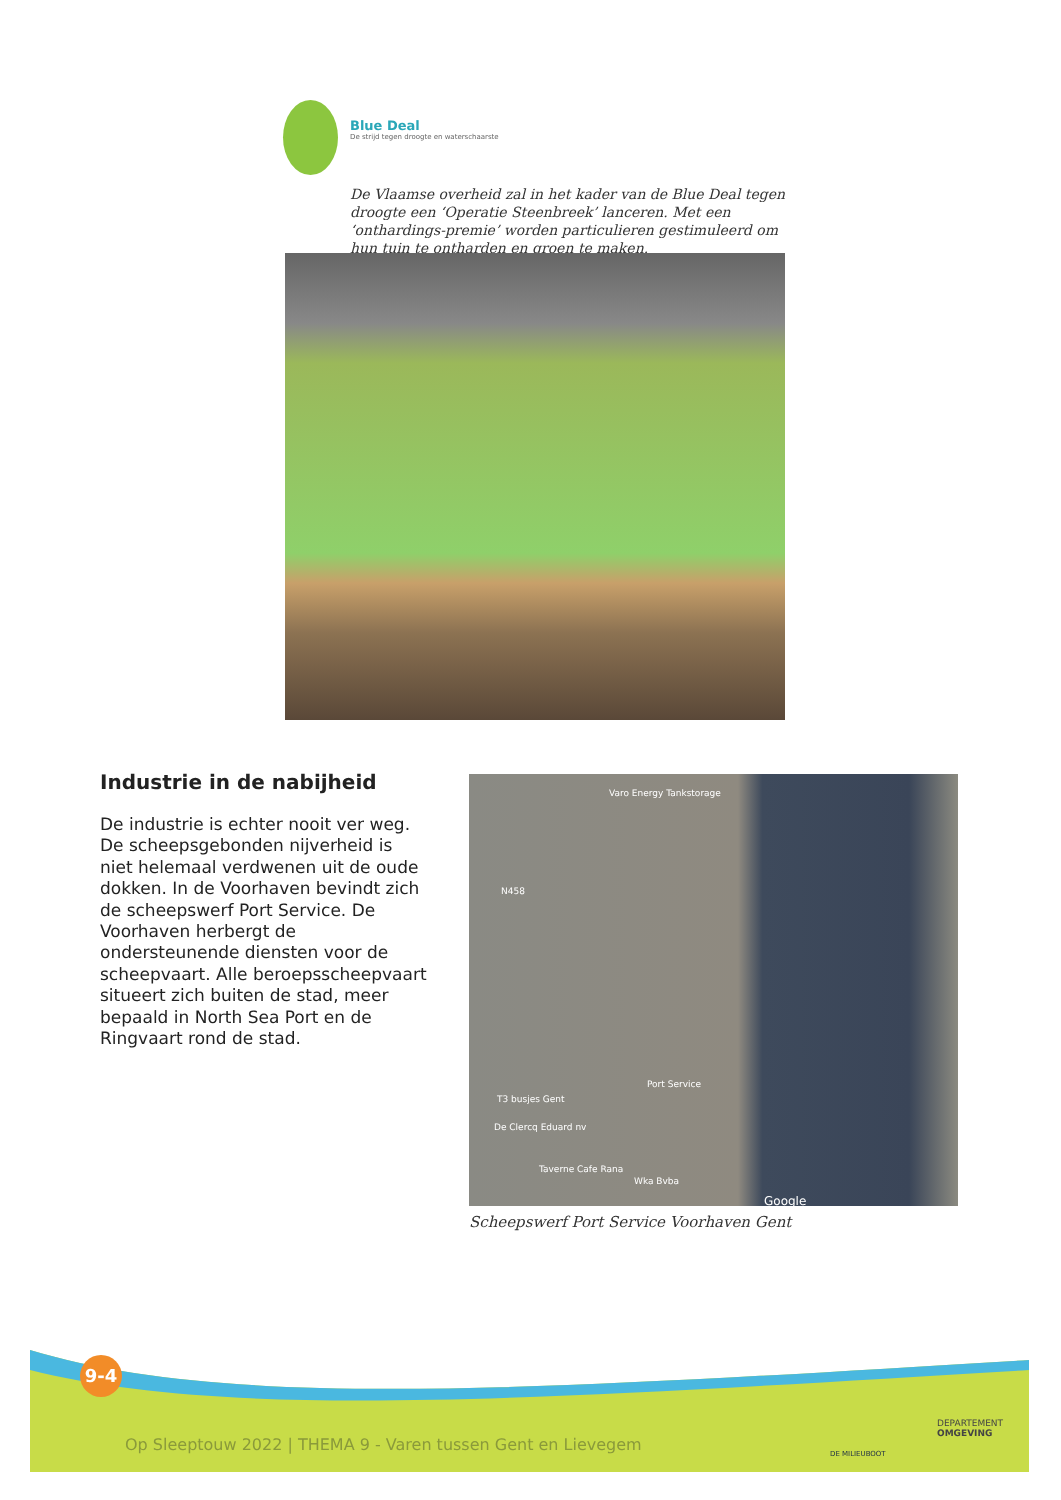Blue Deal
De strijd tegen droogte en waterschaarste
De Vlaamse overheid zal in het kader van de Blue Deal tegen droogte een ‘Operatie Steenbreek’ lanceren. Met een ‘onthardings-premie’ worden particulieren gestimuleerd om hun tuin te ontharden en groen te maken.
Industrie in de nabijheid
De industrie is echter nooit ver weg. De scheepsgebonden nijverheid is niet helemaal verdwenen uit de oude dokken. In de Voorhaven bevindt zich de scheepswerf Port Service. De Voorhaven herbergt de ondersteunende diensten voor de scheepvaart. Alle beroepsscheepvaart situeert zich buiten de stad, meer bepaald in North Sea Port en de Ringvaart rond de stad.
Varo Energy Tankstorage
N458
Port Service
T3 busjes Gent
De Clercq Eduard nv
Taverne Cafe Rana
Wka Bvba
Google
Scheepswerf Port Service Voorhaven Gent
9-4
Op Sleeptouw 2022 | THEMA 9 - Varen tussen Gent en Lievegem
DE MILIEUBOOT
DEPARTEMENT
OMGEVING